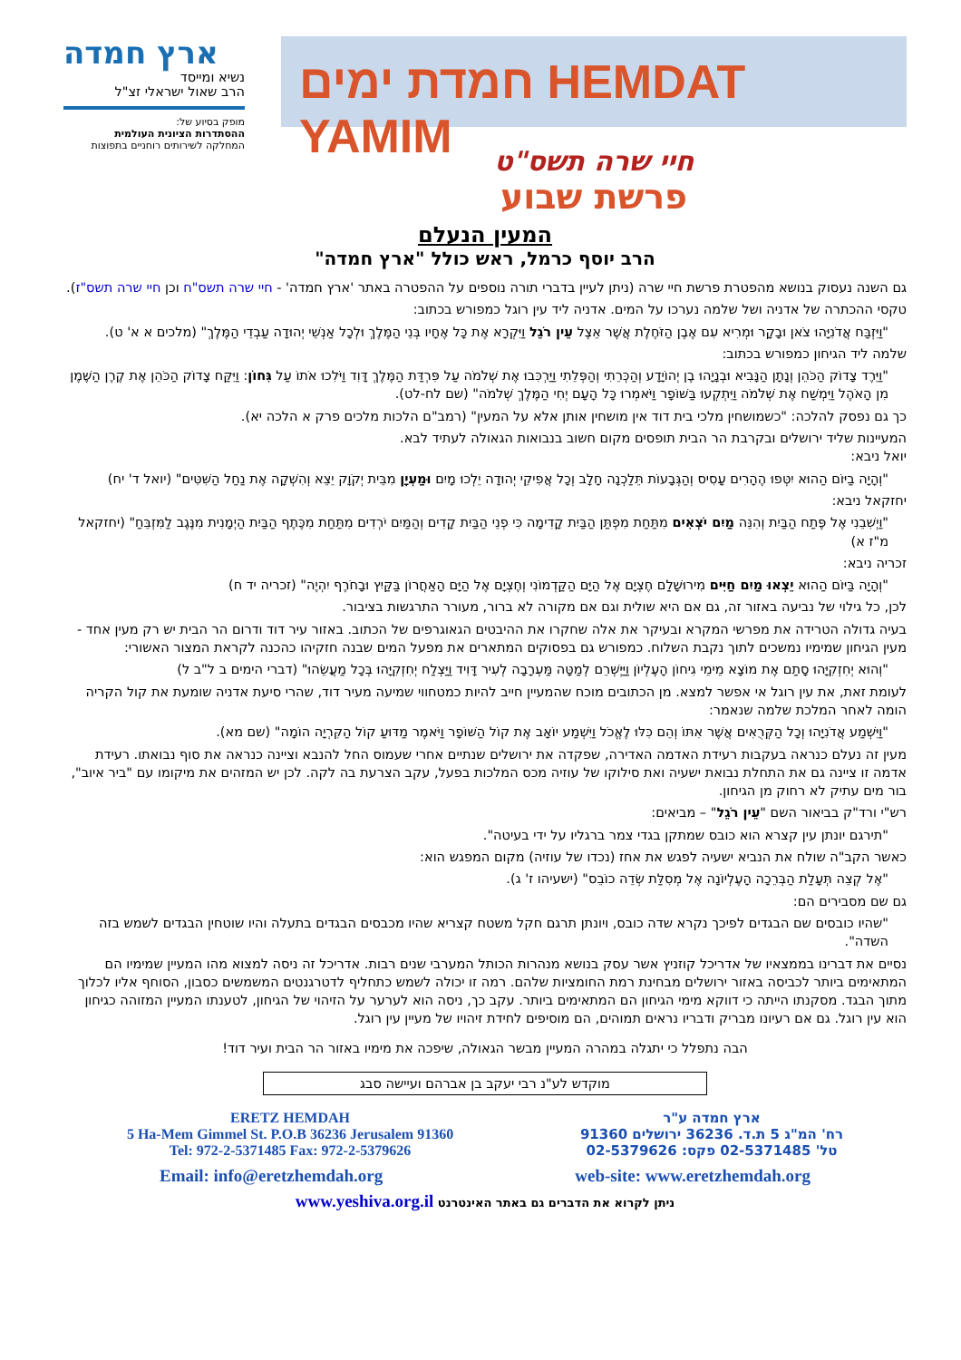ארץ חמדה
נשיא ומייסד
הרב שאול ישראלי זצ"ל
מופק בסיוע של:
ההסתדרות הציונית העולמית
המחלקה לשירותים רוחניים בתפוצות
חמדת ימים HEMDAT YAMIM
חיי שרה תשס"ט
פרשת שבוע
המעין הנעלם
הרב יוסף כרמל, ראש כולל "ארץ חמדה"
גם השנה נעסוק בנושא מהפטרת פרשת חיי שרה (ניתן לעיין בדברי תורה נוספים על ההפטרה באתר 'ארץ חמדה' - חיי שרה תשס"ח וכן חיי שרה תשס"ז).
טקסי ההכתרה של אדניה ושל שלמה נערכו על המים. אדניה ליד עין רוגל כמפורש בכתוב:
"וַיִּזְבַּח אֲדֹנִיָּהוּ צֹאן וּבָקָר וּמְרִיא עִם אֶבֶן הַזֹּחֶלֶת אֲשֶׁר אֵצֶל עֵין רֹגֵל וַיִּקְרָא אֶת כָּל אֶחָיו בְּנֵי הַמֶּלֶךְ וּלְכָל אַנְשֵׁי יְהוּדָה עַבְדֵי הַמֶּלֶךְ" (מלכים א א' ט).
שלמה ליד הגיחון כמפורש בכתוב:
"וַיֵּרֶד צָדוֹק הַכֹּהֵן וְנָתָן הַנָּבִיא וּבְנָיָהוּ בֶן יְהוֹיָדָע וְהַכְּרֵתִי וְהַפְּלֵתִי וַיַּרְכִּבוּ אֶת שְׁלֹמֹה עַל פִּרְדַּת הַמֶּלֶךְ דָּוִד וַיֹּלִכוּ אֹתוֹ עַל גִּחוֹן: וַיִּקַּח צָדוֹק הַכֹּהֵן אֶת קֶרֶן הַשֶּׁמֶן מִן הָאֹהֶל וַיִּמְשַׁח אֶת שְׁלֹמֹה וַיִּתְקְעוּ בַּשּׁוֹפָר וַיֹּאמְרוּ כָּל הָעָם יְחִי הַמֶּלֶךְ שְׁלֹמֹה" (שם לח-לט).
כך גם נפסק להלכה: "כשמושחין מלכי בית דוד אין מושחין אותן אלא על המעין" (רמב"ם הלכות מלכים פרק א הלכה יא).
המעיינות שליד ירושלים ובקרבת הר הבית תופסים מקום חשוב בנבואות הגאולה לעתיד לבא.
יואל ניבא:
"וְהָיָה בַיּוֹם הַהוּא יִטְּפוּ הֶהָרִים עָסִיס וְהַגְּבָעוֹת תֵּלַכְנָה חָלָב וְכָל אֲפִיקֵי יְהוּדָה יֵלְכוּ מָיִם וּמַעְיָן מִבֵּית יְקֹוָק יֵצֵא וְהִשְׁקָה אֶת נַחַל הַשִּׁטִּים" (יואל ד' יח)
יחזקאל ניבא:
"וַיְשִׁבֵנִי אֶל פֶּתַח הַבַּיִת וְהִנֵּה מַיִם יֹצְאִים מִתַּחַת מִפְתַּן הַבַּיִת קָדִימָה כִּי פְנֵי הַבַּיִת קָדִים וְהַמַּיִם יֹרְדִים מִתַּחַת מִכֶּתֶף הַבַּיִת הַיְמָנִית מִנֶּגֶב לַמִּזְבֵּחַ" (יחזקאל מ"ז א)
זכריה ניבא:
"וְהָיָה בַּיּוֹם הַהוּא יֵצְאוּ מַיִם חַיִּים מִירוּשָׁלִַם חֶצְיָם אֶל הַיָּם הַקַּדְמוֹנִי וְחֶצְיָם אֶל הַיָּם הָאַחֲרוֹן בַּקַּיִץ וּבָחֹרֶף יִהְיֶה" (זכריה יד ח)
לכן, כל גילוי של נביעה באזור זה, גם אם היא שולית וגם אם מקורה לא ברור, מעורר התרגשות בציבור.
בעיה גדולה הטרידה את מפרשי המקרא ובעיקר את אלה שחקרו את ההיבטים הגאוגרפים של הכתוב. באזור עיר דוד ודרום הר הבית יש רק מעין אחד - מעין הגיחון שמימיו נמשכים לתוך נקבת השלוח. כמפורש גם בפסוקים המתארים את מפעל המים שבנה חזקיהו כהכנה לקראת המצור האשורי:
"וְהוּא יְחִזְקִיָּהוּ סָתַם אֶת מוֹצָא מֵימֵי גִיחוֹן הָעֶלְיוֹן וַיַּיְשְּׁרֵם לְמַטָּה מַּעְרָבָה לְעִיר דָּוִיד וַיַּצְלַח יְחִזְקִיָּהוּ בְּכָל מַעֲשֵׂהוּ" (דברי הימים ב ל"ב ל)
לעומת זאת, את עין רוגל אי אפשר למצא. מן הכתובים מוכח שהמעיין חייב להיות כמטחווי שמיעה מעיר דוד, שהרי סיעת אדניה שומעת את קול הקריה הומה לאחר המלכת שלמה שנאמר:
"וַיִּשְׁמַע אֲדֹנִיָּהוּ וְכָל הַקְּרֻאִים אֲשֶׁר אִתּוֹ וְהֵם כִּלּוּ לֶאֱכֹל וַיִּשְׁמַע יוֹאָב אֶת קוֹל הַשּׁוֹפָר וַיֹּאמֶר מַדּוּעַ קוֹל הַקִּרְיָה הוֹמָה" (שם מא).
מעין זה נעלם כנראה בעקבות רעידת האדמה האדירה, שפקדה את ירושלים שנתיים אחרי שעמוס החל להנבא וציינה כנראה את סוף נבואתו. רעידת אדמה זו ציינה גם את התחלת נבואת ישעיה ואת סילוקו של עוזיה מכס המלכות בפעל, עקב הצרעת בה לקה. לכן יש המזהים את מיקומו עם "ביר איוב", בור מים עתיק לא רחוק מן הגיחון.
רש"י ורד"ק בביאור השם "עֵין רֹגֵל" – מביאים:
"תירגם יונתן עין קצרא הוא כובס שמתקן בגדי צמר ברגליו על ידי בעיטה".
כאשר הקב"ה שולח את הנביא ישעיה לפגש את אחז (נכדו של עוזיה) מקום המפגש הוא:
"אֶל קְצֵה תְּעָלַת הַבְּרֵכָה הָעֶלְיוֹנָה אֶל מְסִלַּת שְׂדֵה כוֹבֵס" (ישעיהו ז' ג).
גם שם מסבירים הם:
"שהיו כובסים שם הבגדים לפיכך נקרא שדה כובס, ויונתן תרגם חקל משטח קצריא שהיו מכבסים הבגדים בתעלה והיו שוטחין הבגדים לשמש בזה השדה".
נסיים את דברינו בממצאיו של אדריכל קוזניץ אשר עסק בנושא מנהרות הכותל המערבי שנים רבות. אדריכל זה ניסה למצוא מהו המעיין שמימיו הם המתאימים ביותר לכביסה באזור ירושלים מבחינת רמת החומציות שלהם. רמה זו יכולה לשמש כתחליף לדטרגנטים המשמשים כסבון, הסוחף אליו לכלוך מתוך הבגד. מסקנתו הייתה כי דווקא מימי הגיחון הם המתאימים ביותר. עקב כך, ניסה הוא לערער על הזיהוי של הגיחון, לטענתו המעיין המזוהה כגיחון הוא עין רוגל. גם אם רעיונו מבריק ודבריו נראים תמוהים, הם מוסיפים לחידת זיהויו של מעיין עין רוגל.
הבה נתפלל כי יתגלה במהרה המעיין מבשר הגאולה, שיפכה את מימיו באזור הר הבית ועיר דוד!
מוקדש לע"נ רבי יעקב בן אברהם ועיישה סבג
ERETZ HEMDAH
5 Ha-Mem Gimmel St. P.O.B 36236 Jerusalem 91360
Tel: 972-2-5371485 Fax: 972-2-5379626
ארץ חמדה ע"ר
רח' המ"ג 5 ת.ד. 36236 ירושלים 91360
טל' 02-5371485 פקס: 02-5379626
Email: info@eretzhemdah.org web-site: www.eretzhemdah.org
ניתן לקרוא את הדברים גם באתר האינטרנט www.yeshiva.org.il